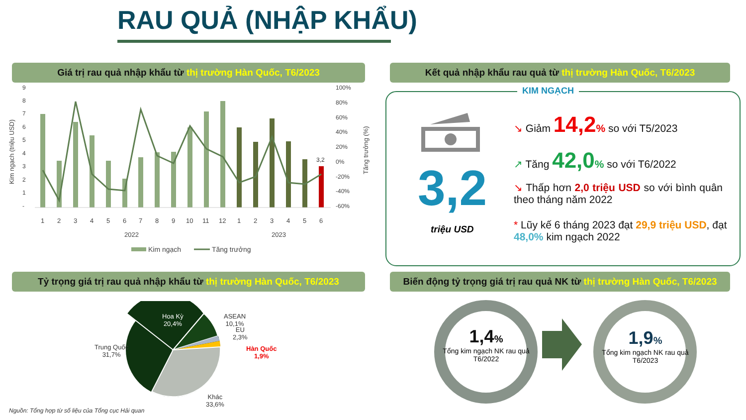RAU QUẢ (NHẬP KHẨU)
Giá trị rau quả nhập khẩu từ thị trường Hàn Quốc, T6/2023 Kết quả nhập khẩu rau quả từ thị trường Hàn Quốc, T6/2023
Kim ngạch (triệu USD)
9
8
7
6
5
4
3
2
1
-
100%
80%
60%
40%
20%
0%
-20%
-40%
-60%
Tăng trưởng (%)
3,2
1
2
3
4
5
6
7
8
9
10
11
12
1
2
3
4
5
6
2022
2023
Kim ngạch
Tăng trưởng
KIM NGẠCH
3,2
triệu USD
↘ Giảm 14,2% so với T5/2023
↗ Tăng 42,0% so với T6/2022
↘ Thấp hơn 2,0 triệu USD so với bình quân theo tháng năm 2022
* Lũy kế 6 tháng 2023 đạt 29,9 triệu USD, đạt 48,0% kim ngạch 2022
Tỷ trọng giá trị rau quả nhập khẩu từ thị trường Hàn Quốc, T6/2023
Biến động tỷ trọng giá trị rau quả NK từ thị trường Hàn Quốc, T6/2023
Hoa Kỳ
20,4%
ASEAN
10,1%
EU
2,3%
Hàn Quốc
1,9%
Trung Quốc
31,7%
Khác
33,6%
Nguồn: Tổng hợp từ số liệu của Tổng cục Hải quan
1,4%
Tổng kim ngạch NK rau quả T6/2022
1,9%
Tổng kim ngạch NK rau quả T6/2023